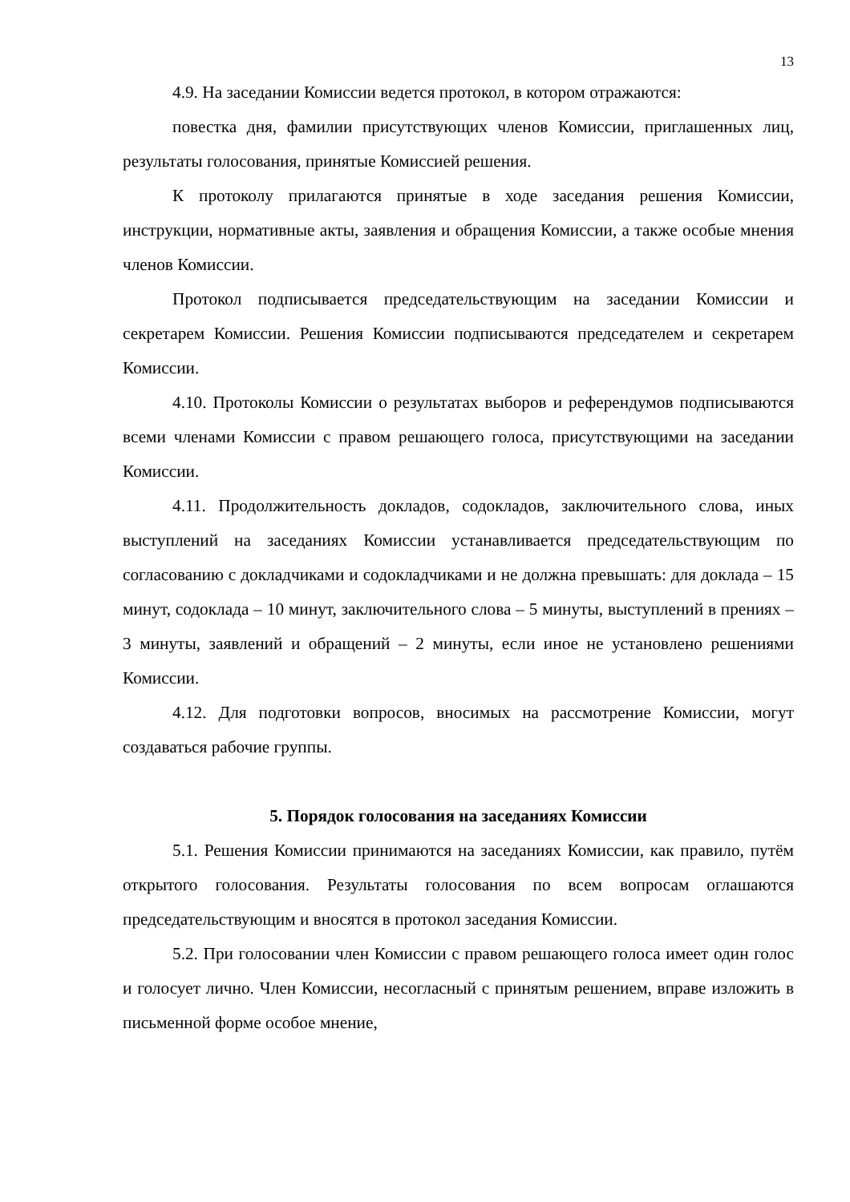13
4.9. На заседании Комиссии ведется протокол, в котором отражаются:
повестка дня, фамилии присутствующих членов Комиссии, приглашенных лиц, результаты голосования, принятые Комиссией решения.
К протоколу прилагаются принятые в ходе заседания решения Комиссии, инструкции, нормативные акты, заявления и обращения Комиссии, а также особые мнения членов Комиссии.
Протокол подписывается председательствующим на заседании Комиссии и секретарем Комиссии. Решения Комиссии подписываются председателем и секретарем Комиссии.
4.10. Протоколы Комиссии о результатах выборов и референдумов подписываются всеми членами Комиссии с правом решающего голоса, присутствующими на заседании Комиссии.
4.11. Продолжительность докладов, содокладов, заключительного слова, иных выступлений на заседаниях Комиссии устанавливается председательствующим по согласованию с докладчиками и содокладчиками и не должна превышать: для доклада – 15 минут, содоклада – 10 минут, заключительного слова – 5 минуты, выступлений в прениях – 3 минуты, заявлений и обращений – 2 минуты, если иное не установлено решениями Комиссии.
4.12. Для подготовки вопросов, вносимых на рассмотрение Комиссии, могут создаваться рабочие группы.
5. Порядок голосования на заседаниях Комиссии
5.1. Решения Комиссии принимаются на заседаниях Комиссии, как правило, путём открытого голосования. Результаты голосования по всем вопросам оглашаются председательствующим и вносятся в протокол заседания Комиссии.
5.2. При голосовании член Комиссии с правом решающего голоса имеет один голос и голосует лично. Член Комиссии, несогласный с принятым решением, вправе изложить в письменной форме особое мнение,